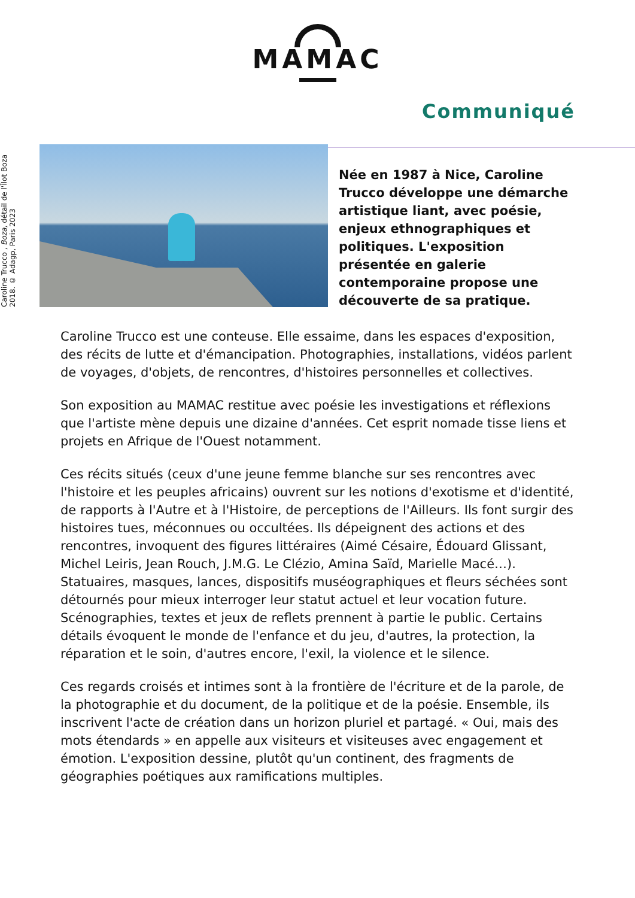MAMAC
Communiqué
Caroline Trucco , Boza, détail de l'Îlot Boza 2018. © Adagp, Paris 2023
Née en 1987 à Nice, Caroline Trucco développe une démarche artistique liant, avec poésie, enjeux ethnographiques et politiques. L'exposition présentée en galerie contemporaine propose une découverte de sa pratique.
Caroline Trucco est une conteuse. Elle essaime, dans les espaces d'exposition, des récits de lutte et d'émancipation. Photographies, installations, vidéos parlent de voyages, d'objets, de rencontres, d'histoires personnelles et collectives.
Son exposition au MAMAC restitue avec poésie les investigations et réflexions que l'artiste mène depuis une dizaine d'années. Cet esprit nomade tisse liens et projets en Afrique de l'Ouest notamment.
Ces récits situés (ceux d'une jeune femme blanche sur ses rencontres avec l'histoire et les peuples africains) ouvrent sur les notions d'exotisme et d'identité, de rapports à l'Autre et à l'Histoire, de perceptions de l'Ailleurs. Ils font surgir des histoires tues, méconnues ou occultées. Ils dépeignent des actions et des rencontres, invoquent des figures littéraires (Aimé Césaire, Édouard Glissant, Michel Leiris, Jean Rouch, J.M.G. Le Clézio, Amina Saïd, Marielle Macé…). Statuaires, masques, lances, dispositifs muséographiques et fleurs séchées sont détournés pour mieux interroger leur statut actuel et leur vocation future. Scénographies, textes et jeux de reflets prennent à partie le public. Certains détails évoquent le monde de l'enfance et du jeu, d'autres, la protection, la réparation et le soin, d'autres encore, l'exil, la violence et le silence.
Ces regards croisés et intimes sont à la frontière de l'écriture et de la parole, de la photographie et du document, de la politique et de la poésie. Ensemble, ils inscrivent l'acte de création dans un horizon pluriel et partagé. « Oui, mais des mots étendards » en appelle aux visiteurs et visiteuses avec engagement et émotion. L'exposition dessine, plutôt qu'un continent, des fragments de géographies poétiques aux ramifications multiples.